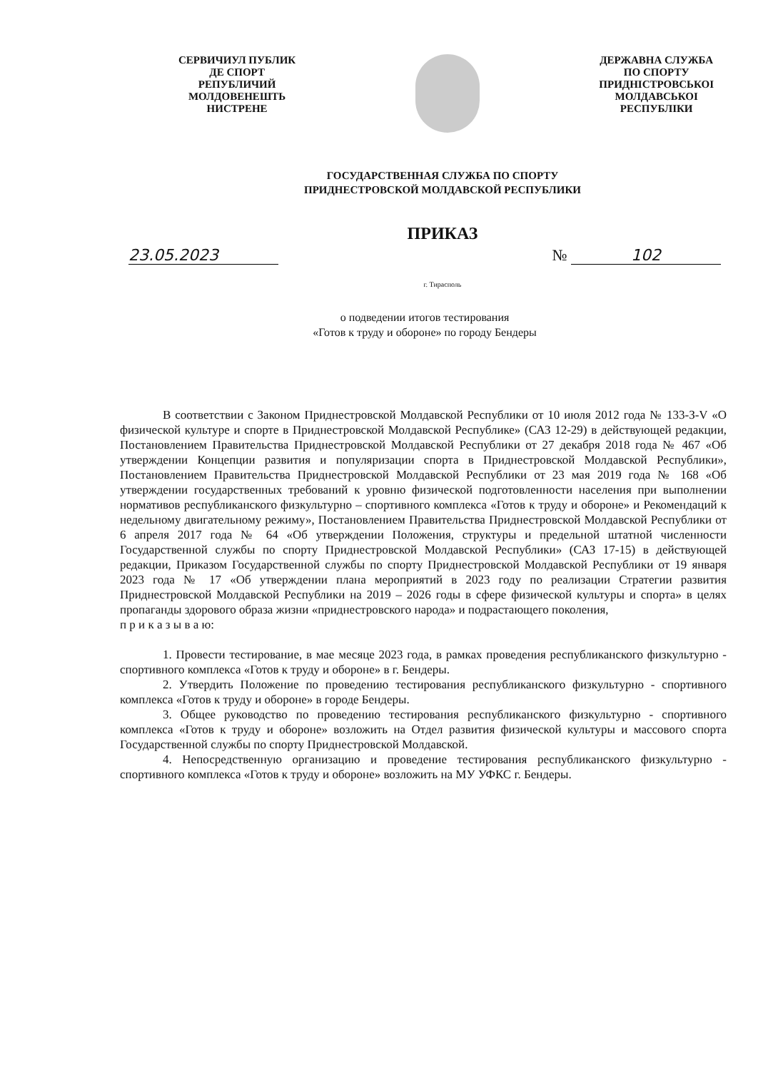СЕРВИЧИУЛ ПУБЛИК
ДЕ СПОРТ
РЕПУБЛИЧИЙ
МОЛДОВЕНЕШТЬ
НИСТРЕНЕ
ДЕРЖАВНА СЛУЖБА
ПО СПОРТУ
ПРИДНІСТРОВСЬКОI
МОЛДАВСЬКОI
РЕСПУБЛІКИ
ГОСУДАРСТВЕННАЯ СЛУЖБА ПО СПОРТУ
ПРИДНЕСТРОВСКОЙ МОЛДАВСКОЙ РЕСПУБЛИКИ
ПРИКАЗ
23.05.2023 № 102
г. Тирасполь
о подведении итогов тестирования
«Готов к труду и обороне» по городу Бендеры
В соответствии с Законом Приднестровской Молдавской Республики от 10 июля 2012 года № 133-З-V «О физической культуре и спорте в Приднестровской Молдавской Республике» (САЗ 12-29) в действующей редакции, Постановлением Правительства Приднестровской Молдавской Республики от 27 декабря 2018 года № 467 «Об утверждении Концепции развития и популяризации спорта в Приднестровской Молдавской Республики», Постановлением Правительства Приднестровской Молдавской Республики от 23 мая 2019 года № 168 «Об утверждении государственных требований к уровню физической подготовленности населения при выполнении нормативов республиканского физкультурно – спортивного комплекса «Готов к труду и обороне» и Рекомендаций к недельному двигательному режиму», Постановлением Правительства Приднестровской Молдавской Республики от 6 апреля 2017 года № 64 «Об утверждении Положения, структуры и предельной штатной численности Государственной службы по спорту Приднестровской Молдавской Республики» (САЗ 17-15) в действующей редакции, Приказом Государственной службы по спорту Приднестровской Молдавской Республики от 19 января 2023 года № 17 «Об утверждении плана мероприятий в 2023 году по реализации Стратегии развития Приднестровской Молдавской Республики на 2019 – 2026 годы в сфере физической культуры и спорта» в целях пропаганды здорового образа жизни «приднестровского народа» и подрастающего поколения,
п р и к а з ы в а ю:
1. Провести тестирование, в мае месяце 2023 года, в рамках проведения республиканского физкультурно - спортивного комплекса «Готов к труду и обороне» в г. Бендеры.
2. Утвердить Положение по проведению тестирования республиканского физкультурно - спортивного комплекса «Готов к труду и обороне» в городе Бендеры.
3. Общее руководство по проведению тестирования республиканского физкультурно - спортивного комплекса «Готов к труду и обороне» возложить на Отдел развития физической культуры и массового спорта Государственной службы по спорту Приднестровской Молдавской.
4. Непосредственную организацию и проведение тестирования республиканского физкультурно - спортивного комплекса «Готов к труду и обороне» возложить на МУ УФКС г. Бендеры.